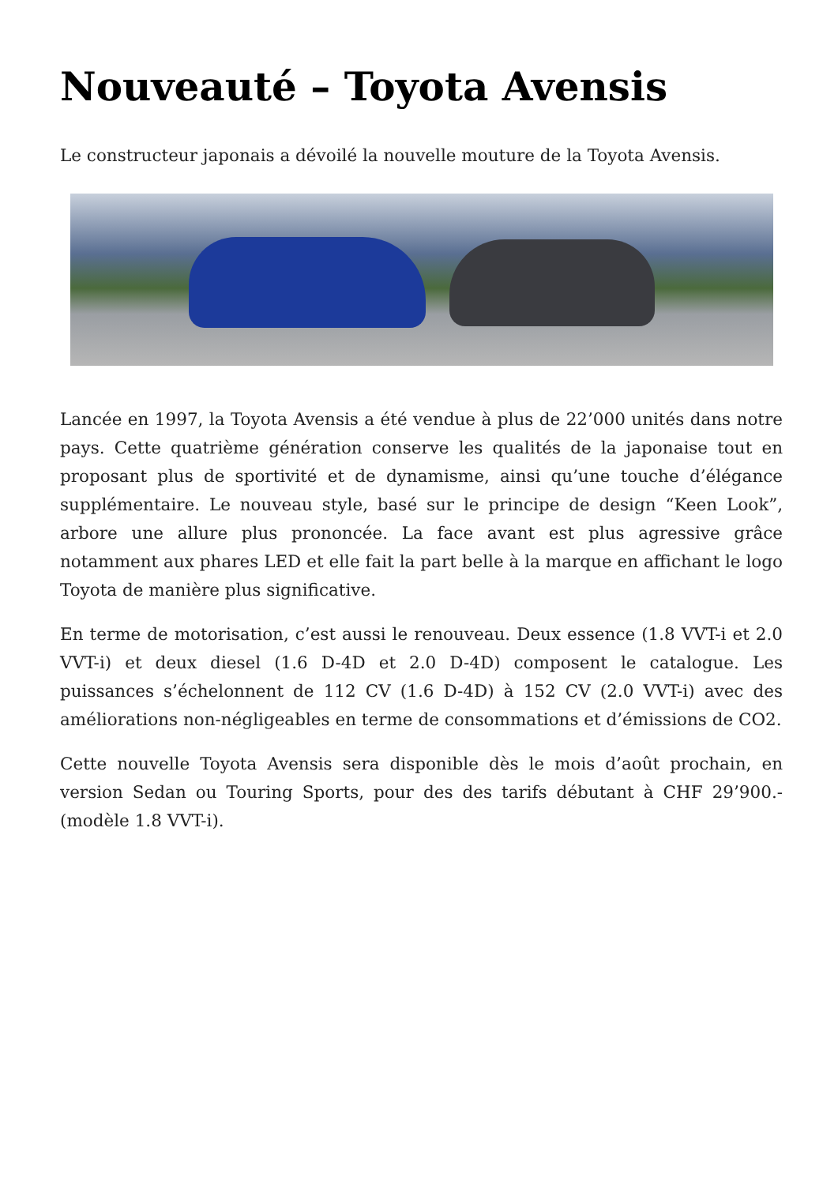Nouveauté – Toyota Avensis
Le constructeur japonais a dévoilé la nouvelle mouture de la Toyota Avensis.
Lancée en 1997, la Toyota Avensis a été vendue à plus de 22’000 unités dans notre pays. Cette quatrième génération conserve les qualités de la japonaise tout en proposant plus de sportivité et de dynamisme, ainsi qu’une touche d’élégance supplémentaire. Le nouveau style, basé sur le principe de design “Keen Look”, arbore une allure plus prononcée. La face avant est plus agressive grâce notamment aux phares LED et elle fait la part belle à la marque en affichant le logo Toyota de manière plus significative.
En terme de motorisation, c’est aussi le renouveau. Deux essence (1.8 VVT-i et 2.0 VVT-i) et deux diesel (1.6 D-4D et 2.0 D-4D) composent le catalogue. Les puissances s’échelonnent de 112 CV (1.6 D-4D) à 152 CV (2.0 VVT-i) avec des améliorations non-négligeables en terme de consommations et d’émissions de CO2.
Cette nouvelle Toyota Avensis sera disponible dès le mois d’août prochain, en version Sedan ou Touring Sports, pour des des tarifs débutant à CHF 29’900.- (modèle 1.8 VVT-i).